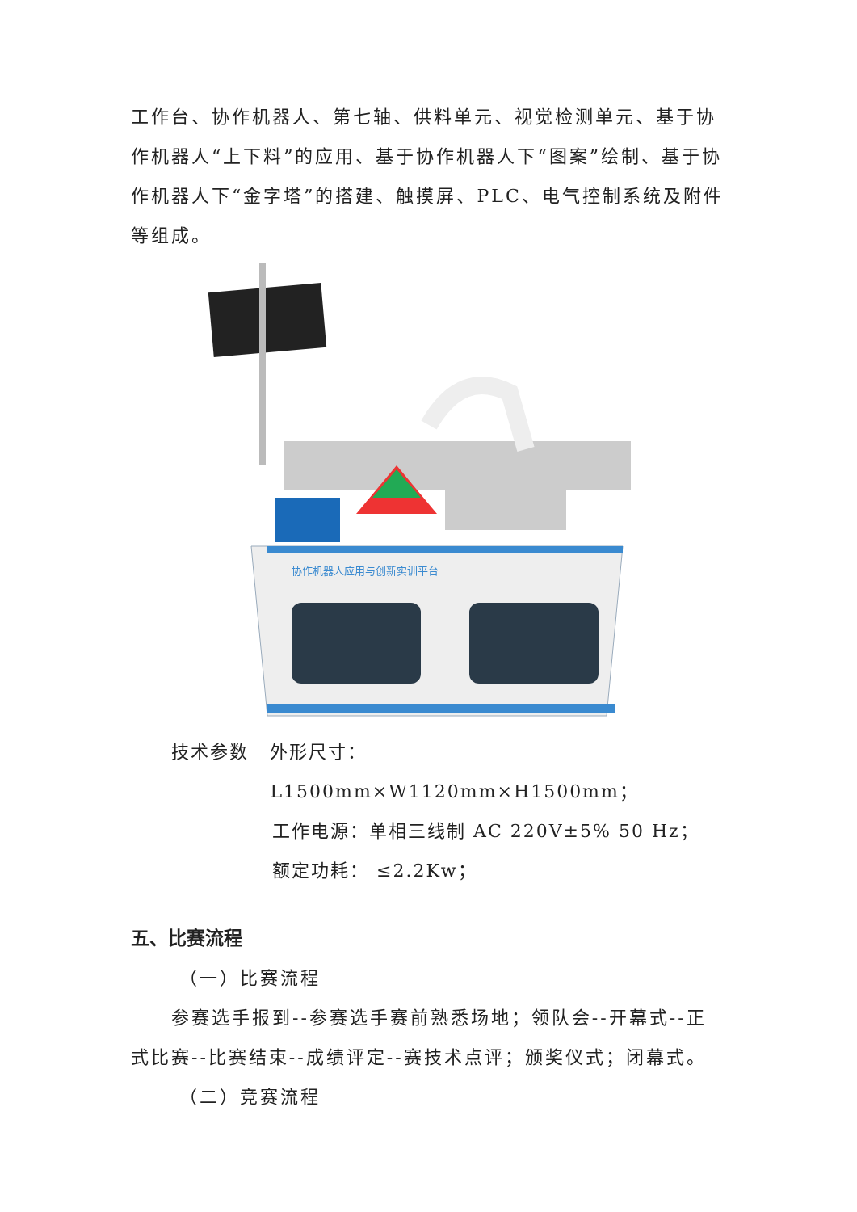工作台、协作机器人、第七轴、供料单元、视觉检测单元、基于协作机器人“上下料”的应用、基于协作机器人下“图案”绘制、基于协作机器人下“金字塔”的搭建、触摸屏、PLC、电气控制系统及附件等组成。
协作机器人应用与创新实训平台
技术参数 外形尺寸：L1500mm×W1120mm×H1500mm；
工作电源：单相三线制 AC 220V±5% 50 Hz；
额定功耗： ≤2.2Kw；
五、比赛流程
（一）比赛流程
参赛选手报到--参赛选手赛前熟悉场地；领队会--开幕式--正式比赛--比赛结束--成绩评定--赛技术点评；颁奖仪式；闭幕式。
（二）竞赛流程